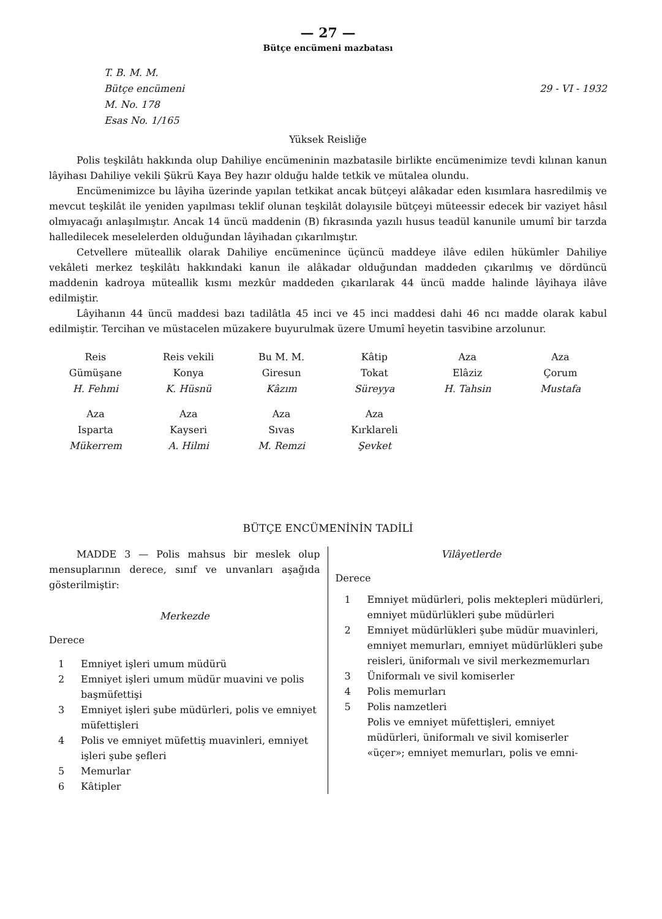— 27 —
Bütçe encümeni mazbatası
T. B. M. M.
Bütçe encümeni
M. No. 178
Esas No. 1/165
29 - VI - 1932
Yüksek Reisliğe
Polis teşkilâtı hakkında olup Dahiliye encümeninin mazbatasile birlikte encümenimize tevdi kılınan kanun lâyihası Dahiliye vekili Şükrü Kaya Bey hazır olduğu halde tetkik ve mütalea olundu.
Encümenimizce bu lâyiha üzerinde yapılan tetkikat ancak bütçeyi alâkadar eden kısımlara hasredilmiş ve mevcut teşkilât ile yeniden yapılması teklif olunan teşkilât dolayısile bütçeyi müteessir edecek bir vaziyet hâsıl olmıyacağı anlaşılmıştır. Ancak 14 üncü maddenin (B) fıkrasında yazılı husus teadül kanunile umumî bir tarzda halledilecek meselelerden olduğundan lâyihadan çıkarılmıştır.
Cetvellere müteallik olarak Dahiliye encümenince üçüncü maddeye ilâve edilen hükümler Dahiliye vekâleti merkez teşkilâtı hakkındaki kanun ile alâkadar olduğundan maddeden çıkarılmış ve dördüncü maddenin kadroya müteallik kısmı mezkûr maddeden çıkarılarak 44 üncü madde halinde lâyihaya ilâve edilmiştir.
Lâyihanın 44 üncü maddesi bazı tadilâtla 45 inci ve 45 inci maddesi dahi 46 ncı madde olarak kabul edilmiştir. Tercihan ve müstacelen müzakere buyurulmak üzere Umumî heyetin tasvibine arzolunur.
| Reis Gümüşane H. Fehmi | Reis vekili Konya K. Hüsnü | Bu M. M. Giresun Kâzım | Kâtip Tokat Süreyya | Aza Elâziz H. Tahsin | Aza Çorum Mustafa |
| Aza Isparta Mükerrem | Aza Kayseri A. Hilmi | Aza Sıvas M. Remzi | Aza Kırklareli Şevket | | |
BÜTÇE ENCÜMENİNİN TADİLİ
MADDE 3 — Polis mahsus bir meslek olup mensuplarının derece, sınıf ve unvanları aşağıda gösterilmiştir:
Merkezde
Derece
1 Emniyet işleri umum müdürü
2 Emniyet işleri umum müdür muavini ve polis başmüfettişi
3 Emniyet işleri şube müdürleri, polis ve emniyet müfettişleri
4 Polis ve emniyet müfettiş muavinleri, emniyet işleri şube şefleri
5 Memurlar
6 Kâtipler
Vilâyetlerde
Derece
1 Emniyet müdürleri, polis mektepleri müdürleri, emniyet müdürlükleri şube müdürleri
2 Emniyet müdürlükleri şube müdür muavinleri, emniyet memurları, emniyet müdürlükleri şube reisleri, üniformalı ve sivil merkezmemurları
3 Üniformalı ve sivil komiserler
4 Polis memurları
5 Polis namzetleri
Polis ve emniyet müfettişleri, emniyet müdürleri, üniformalı ve sivil komiserler «üçer»; emniyet memurları, polis ve emni-